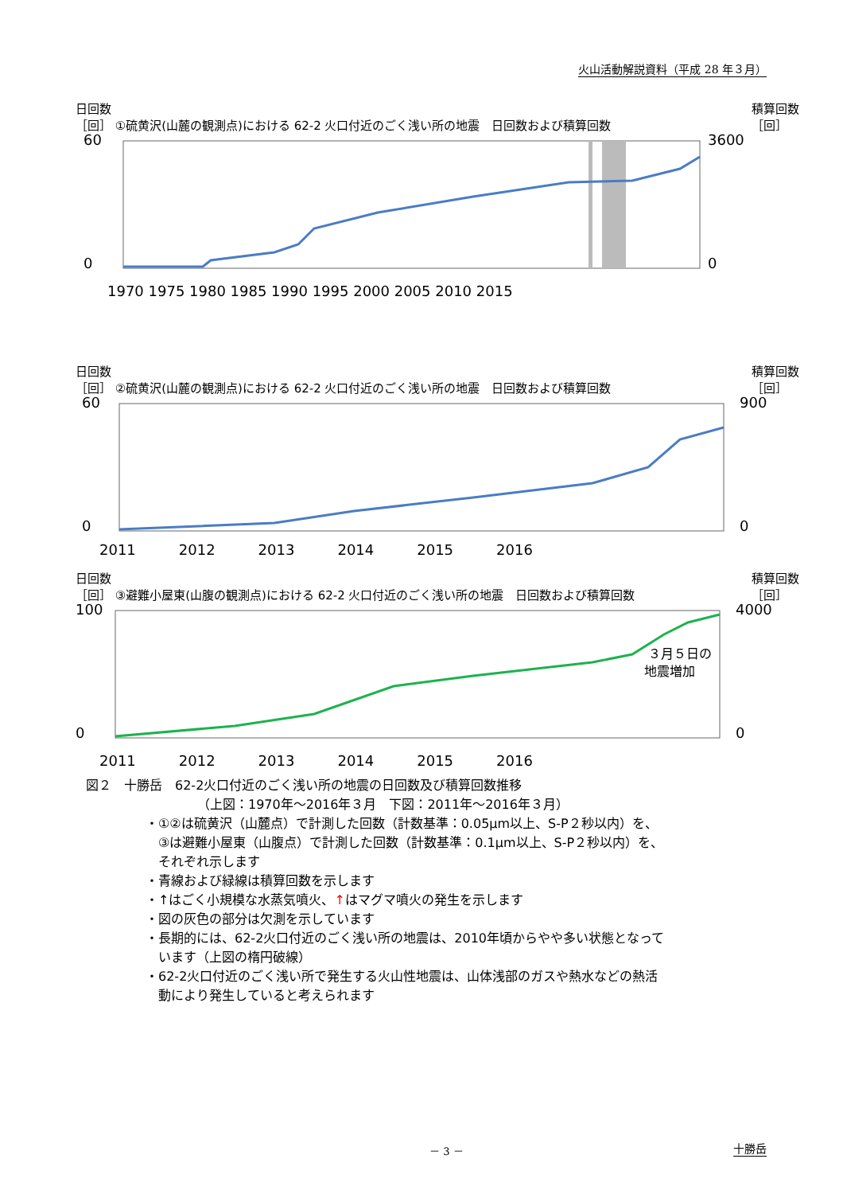火山活動解説資料（平成 28 年３月）
日回数
［回］ ①硫黄沢(山麓の観測点)における 62-2 火口付近のごく浅い所の地震　日回数および積算回数 積算回数
［回］
60
0
3600
0
1970 1975 1980 1985 1990 1995 2000 2005 2010 2015
日回数
［回］ ②硫黄沢(山麓の観測点)における 62-2 火口付近のごく浅い所の地震　日回数および積算回数 積算回数
［回］
60
0
900
0
2011　　　2012　　　2013　　　2014　　　2015　　　2016
日回数
［回］ ③避難小屋東(山腹の観測点)における 62-2 火口付近のごく浅い所の地震　日回数および積算回数 積算回数
［回］
３月５日の
地震増加
100
0
4000
0
2011　　　2012　　　2013　　　2014　　　2015　　　2016
図２　十勝岳　62-2火口付近のごく浅い所の地震の日回数及び積算回数推移
（上図：1970年～2016年３月　下図：2011年～2016年３月）
・①②は硫黄沢（山麓点）で計測した回数（計数基準：0.05μm以上、S-P２秒以内）を、
　③は避難小屋東（山腹点）で計測した回数（計数基準：0.1μm以上、S-P２秒以内）を、
　それぞれ示します
・青線および緑線は積算回数を示します
・↑はごく小規模な水蒸気噴火、↑はマグマ噴火の発生を示します
・図の灰色の部分は欠測を示しています
・長期的には、62-2火口付近のごく浅い所の地震は、2010年頃からやや多い状態となって
　います（上図の楕円破線）
・62-2火口付近のごく浅い所で発生する火山性地震は、山体浅部のガスや熱水などの熱活
　動により発生していると考えられます
－ 3 － 十勝岳